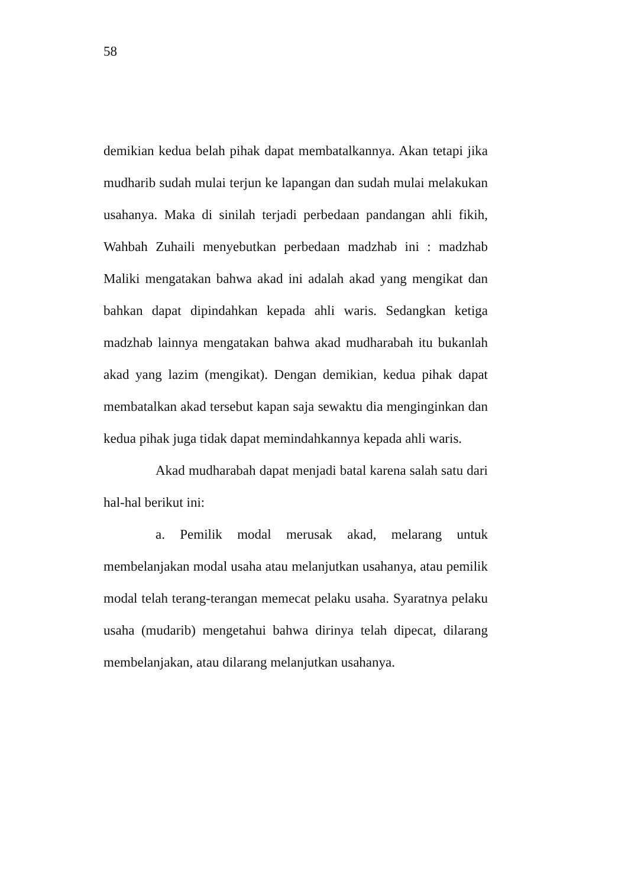58
demikian kedua belah pihak dapat membatalkannya. Akan tetapi jika mudharib sudah mulai terjun ke lapangan dan sudah mulai melakukan usahanya. Maka di sinilah terjadi perbedaan pandangan ahli fikih, Wahbah Zuhaili menyebutkan perbedaan madzhab ini : madzhab Maliki mengatakan bahwa akad ini adalah akad yang mengikat dan bahkan dapat dipindahkan kepada ahli waris. Sedangkan ketiga madzhab lainnya mengatakan bahwa akad mudharabah itu bukanlah akad yang lazim (mengikat). Dengan demikian, kedua pihak dapat membatalkan akad tersebut kapan saja sewaktu dia menginginkan dan kedua pihak juga tidak dapat memindahkannya kepada ahli waris.
Akad mudharabah dapat menjadi batal karena salah satu dari hal-hal berikut ini:
a. Pemilik modal merusak akad, melarang untuk membelanjakan modal usaha atau melanjutkan usahanya, atau pemilik modal telah terang-terangan memecat pelaku usaha. Syaratnya pelaku usaha (mudarib) mengetahui bahwa dirinya telah dipecat, dilarang membelanjakan, atau dilarang melanjutkan usahanya.